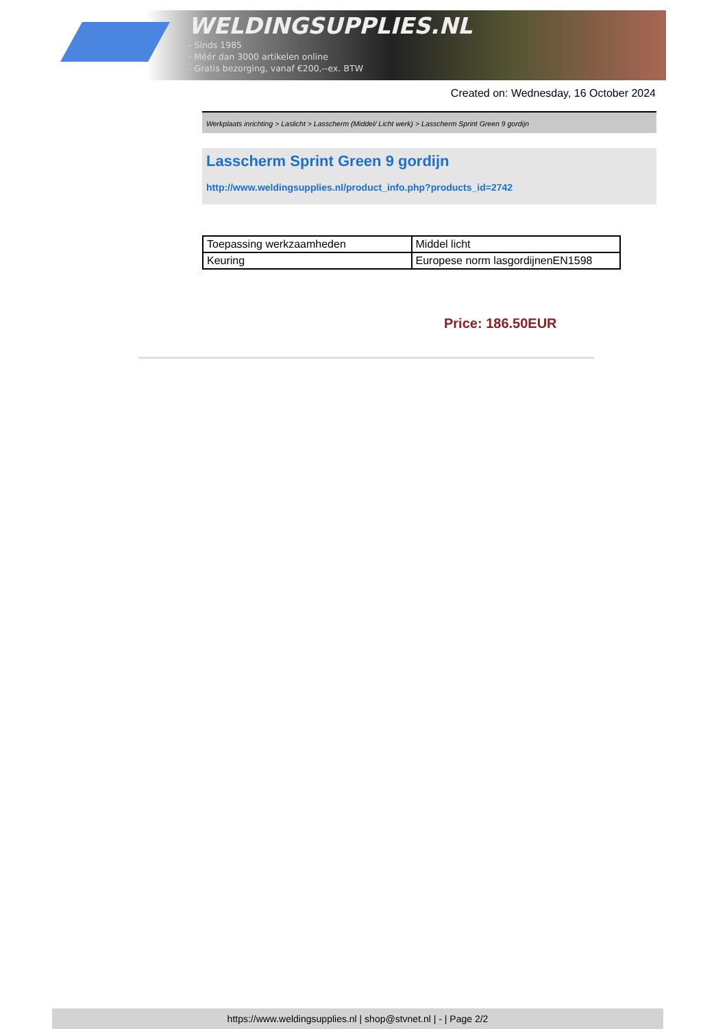WELDINGSUPPLIES.NL
- Sinds 1985
- Méér dan 3000 artikelen online
- Gratis bezorging, vanaf €200,--ex. BTW
Created on: Wednesday, 16 October 2024
Werkplaats inrichting > Laslicht > Lasscherm (Middel/ Licht werk) > Lasscherm Sprint Green 9 gordijn
Lasscherm Sprint Green 9 gordijn
http://www.weldingsupplies.nl/product_info.php?products_id=2742
| Toepassing werkzaamheden | Middel licht |
| Keuring | Europese norm lasgordijnenEN1598 |
Price: 186.50EUR
https://www.weldingsupplies.nl | shop@stvnet.nl | - | Page 2/2